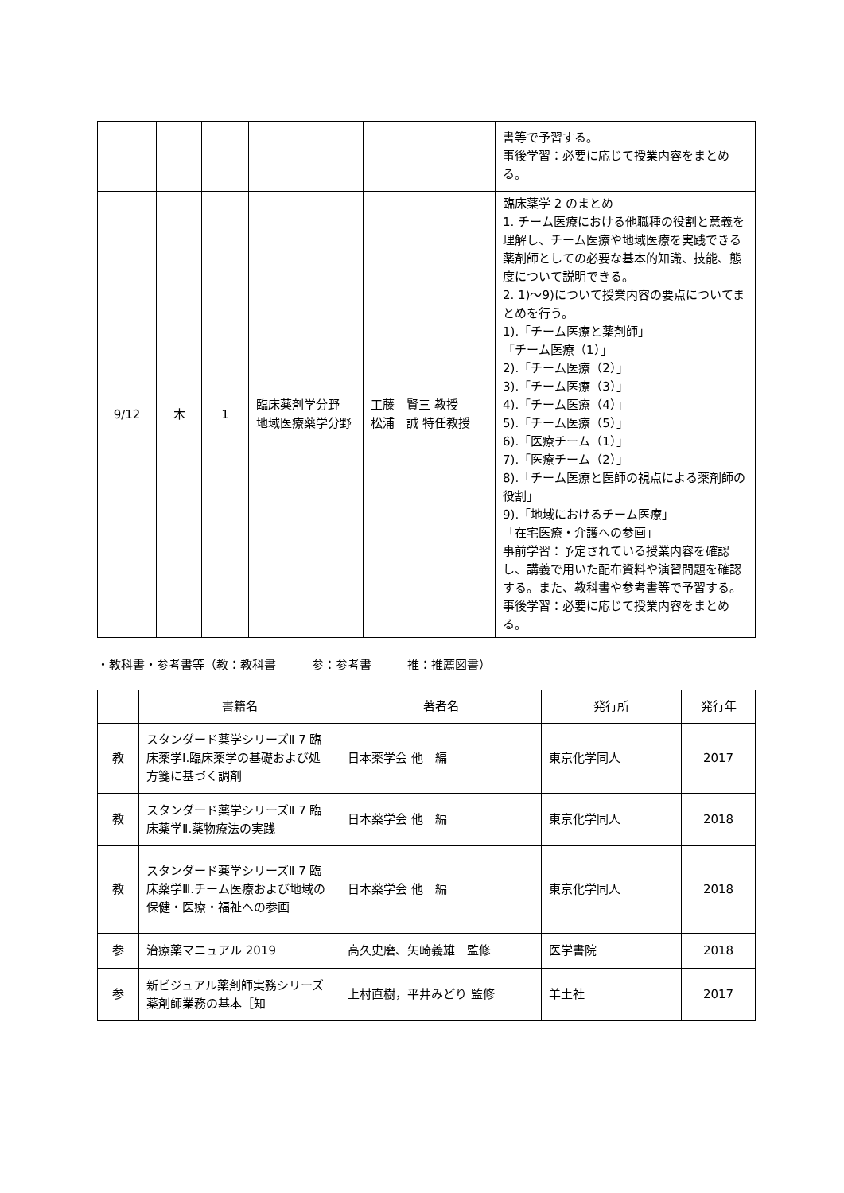| | | | | | 書等で予習する。 事後学習：必要に応じて授業内容をまとめる。 |
| 9/12 | 木 | 1 | 臨床薬剤学分野 地域医療薬学分野 | 工藤 賢三 教授 松浦 誠 特任教授 | 臨床薬学 2 のまとめ 1. チーム医療における他職種の役割と意義を理解し、チーム医療や地域医療を実践できる薬剤師としての必要な基本的知識、技能、態度について説明できる。 2. 1)〜9)について授業内容の要点についてまとめを行う。 1).「チーム医療と薬剤師」 「チーム医療（1）」 2).「チーム医療（2）」 3).「チーム医療（3）」 4).「チーム医療（4）」 5).「チーム医療（5）」 6).「医療チーム（1）」 7).「医療チーム（2）」 8).「チーム医療と医師の視点による薬剤師の役割」 9).「地域におけるチーム医療」 「在宅医療・介護への参画」 事前学習：予定されている授業内容を確認し、講義で用いた配布資料や演習問題を確認する。また、教科書や参考書等で予習する。 事後学習：必要に応じて授業内容をまとめる。 |
・教科書・参考書等（教：教科書　　　参：参考書　　　推：推薦図書）
| | 書籍名 | 著者名 | 発行所 | 発行年 |
| --- | --- | --- | --- | --- |
| 教 | スタンダード薬学シリーズⅡ 7 臨床薬学Ⅰ.臨床薬学の基礎および処方箋に基づく調剤 | 日本薬学会 他 編 | 東京化学同人 | 2017 |
| 教 | スタンダード薬学シリーズⅡ 7 臨床薬学Ⅱ.薬物療法の実践 | 日本薬学会 他 編 | 東京化学同人 | 2018 |
| 教 | スタンダード薬学シリーズⅡ 7 臨床薬学Ⅲ.チーム医療および地域の保健・医療・福祉への参画 | 日本薬学会 他 編 | 東京化学同人 | 2018 |
| 参 | 治療薬マニュアル 2019 | 高久史磨、矢崎義雄 監修 | 医学書院 | 2018 |
| 参 | 新ビジュアル薬剤師実務シリーズ薬剤師業務の基本［知 | 上村直樹，平井みどり 監修 | 羊土社 | 2017 |